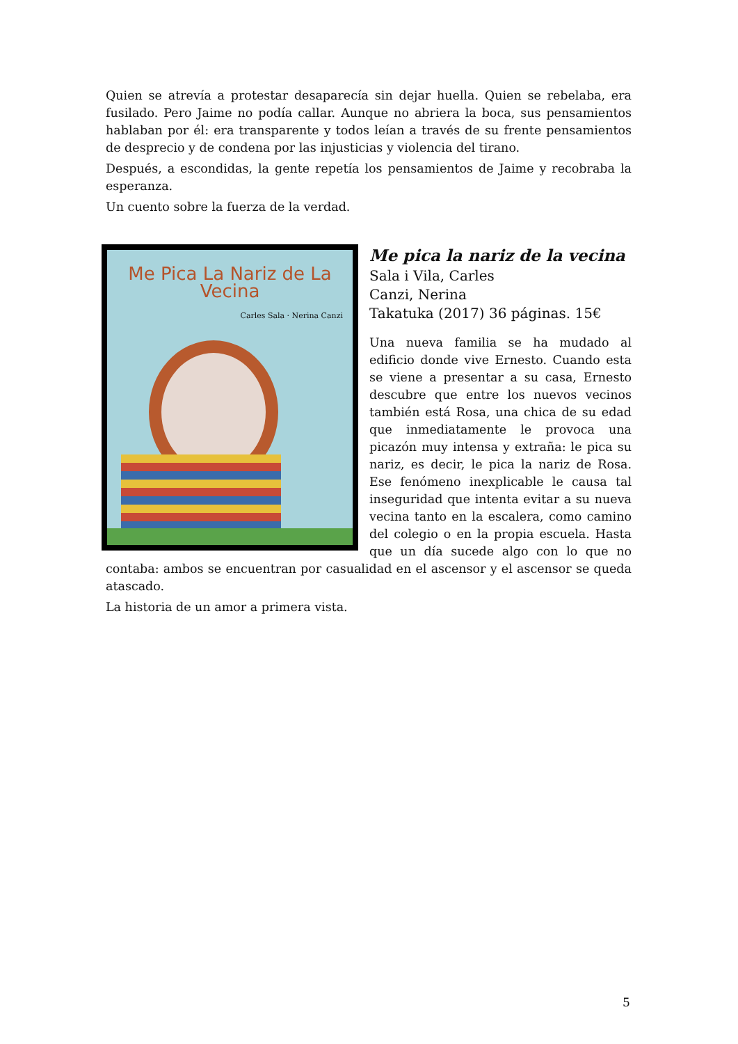Quien se atrevía a protestar desaparecía sin dejar huella. Quien se rebelaba, era fusilado. Pero Jaime no podía callar. Aunque no abriera la boca, sus pensamientos hablaban por él: era transparente y todos leían a través de su frente pensamientos de desprecio y de condena por las injusticias y violencia del tirano.
Después, a escondidas, la gente repetía los pensamientos de Jaime y recobraba la esperanza.
Un cuento sobre la fuerza de la verdad.
Me Pica La Nariz de La Vecina
Carles Sala · Nerina Canzi
Me pica la nariz de la vecina
Sala i Vila, Carles
Canzi, Nerina
Takatuka (2017) 36 páginas. 15€
Una nueva familia se ha mudado al edificio donde vive Ernesto. Cuando esta se viene a presentar a su casa, Ernesto descubre que entre los nuevos vecinos también está Rosa, una chica de su edad que inmediatamente le provoca una picazón muy intensa y extraña: le pica su nariz, es decir, le pica la nariz de Rosa. Ese fenómeno inexplicable le causa tal inseguridad que intenta evitar a su nueva vecina tanto en la escalera, como camino del colegio o en la propia escuela. Hasta que un día sucede algo con lo que no contaba: ambos se encuentran por casualidad en el ascensor y el ascensor se queda atascado.
La historia de un amor a primera vista.
5